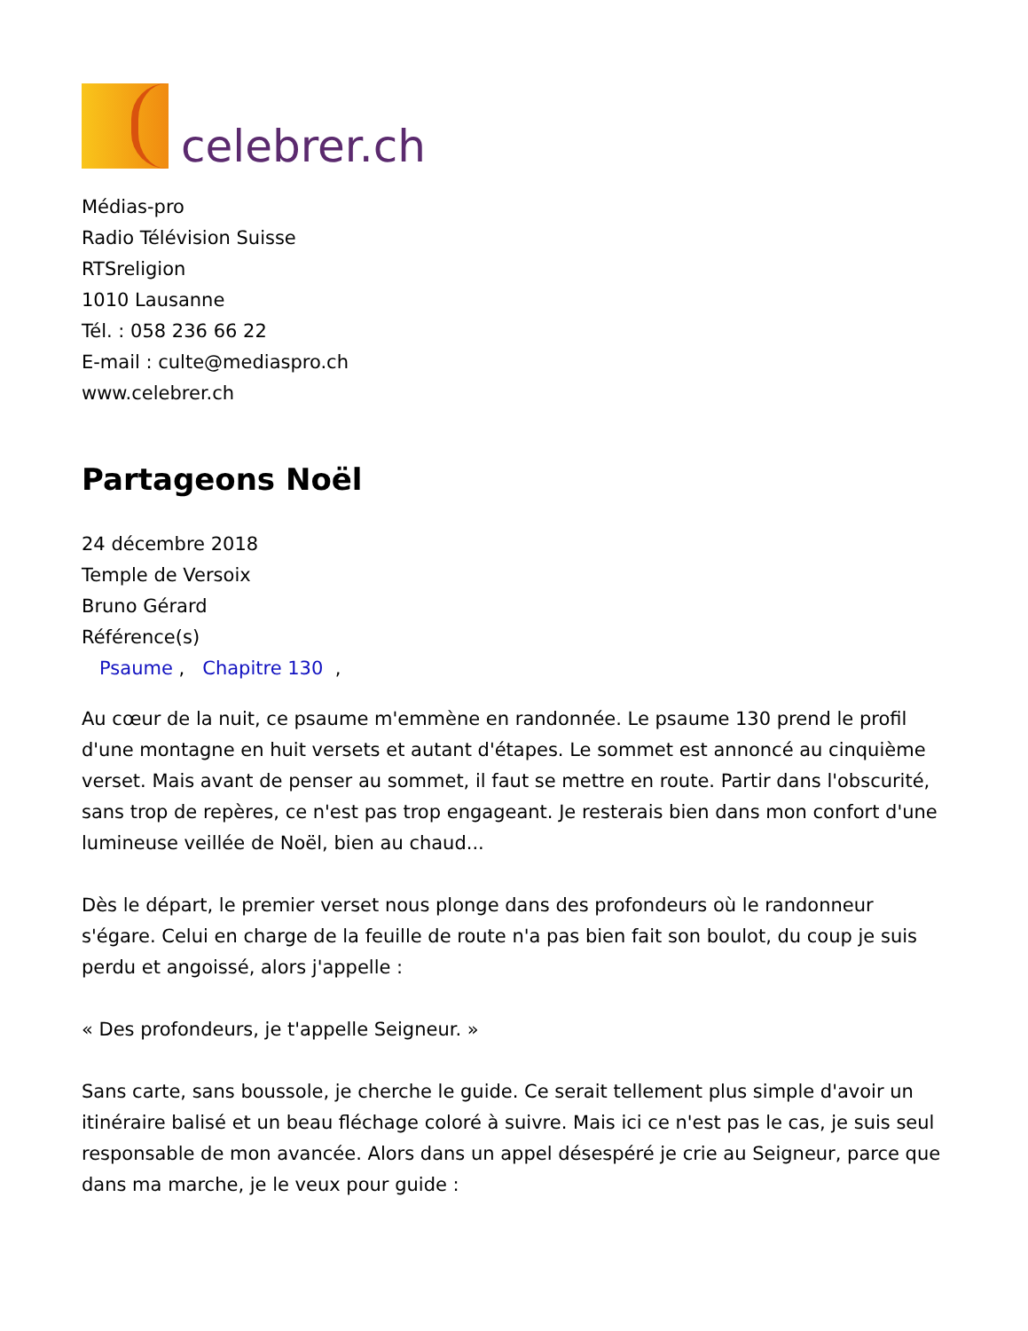celebrer.ch
Médias-pro
Radio Télévision Suisse
RTSreligion
1010 Lausanne
Tél. : 058 236 66 22
E-mail : culte@mediaspro.ch
www.celebrer.ch
Partageons Noël
24 décembre 2018
Temple de Versoix
Bruno Gérard
Référence(s)
Psaume , Chapitre 130 ,
Au cœur de la nuit, ce psaume m'emmène en randonnée. Le psaume 130 prend le profil d'une montagne en huit versets et autant d'étapes. Le sommet est annoncé au cinquième verset. Mais avant de penser au sommet, il faut se mettre en route. Partir dans l'obscurité, sans trop de repères, ce n'est pas trop engageant. Je resterais bien dans mon confort d'une lumineuse veillée de Noël, bien au chaud...
Dès le départ, le premier verset nous plonge dans des profondeurs où le randonneur s'égare. Celui en charge de la feuille de route n'a pas bien fait son boulot, du coup je suis perdu et angoissé, alors j'appelle :
« Des profondeurs, je t'appelle Seigneur. »
Sans carte, sans boussole, je cherche le guide. Ce serait tellement plus simple d'avoir un itinéraire balisé et un beau fléchage coloré à suivre. Mais ici ce n'est pas le cas, je suis seul responsable de mon avancée. Alors dans un appel désespéré je crie au Seigneur, parce que dans ma marche, je le veux pour guide :